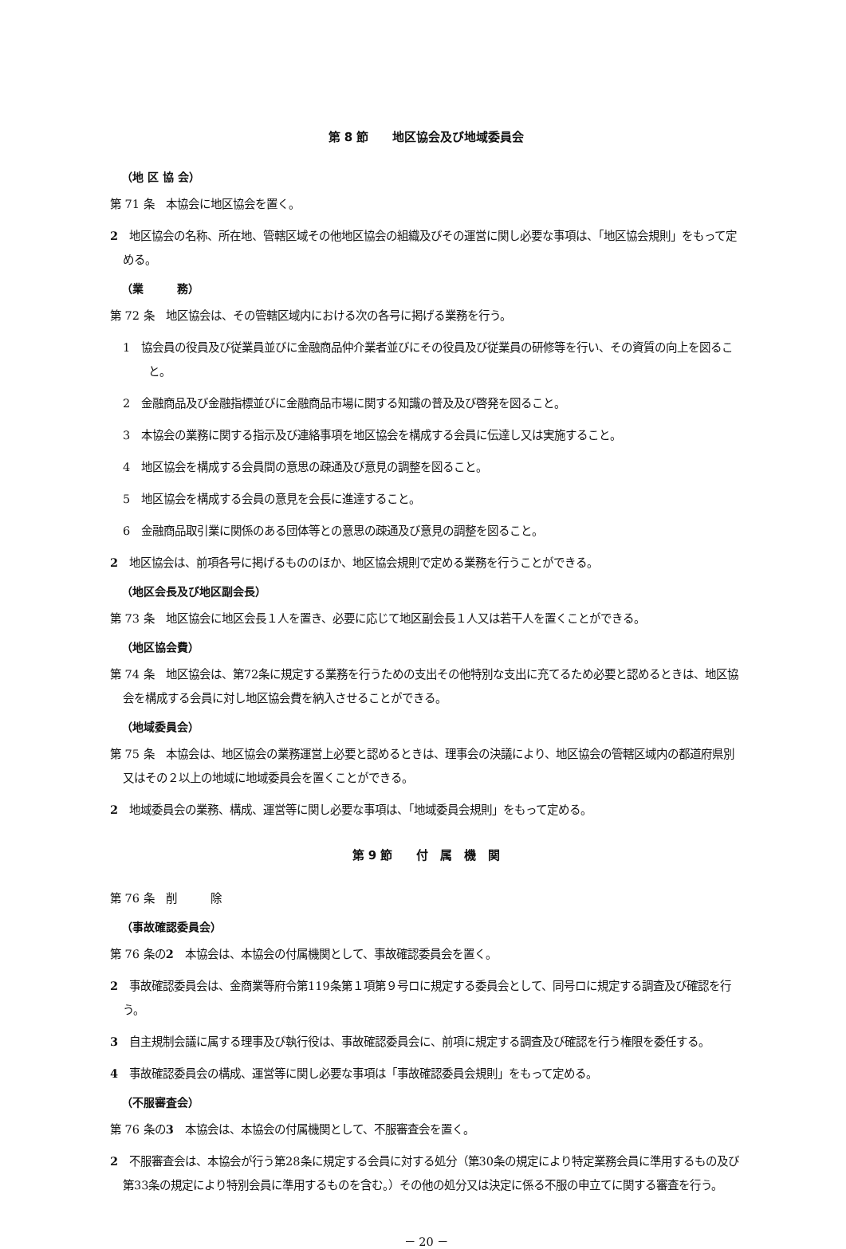第 8 節　　地区協会及び地域委員会
（地 区 協 会）
第 71 条　本協会に地区協会を置く。
2　地区協会の名称、所在地、管轄区域その他地区協会の組織及びその運営に関し必要な事項は、「地区協会規則」をもって定める。
（業　　　務）
第 72 条　地区協会は、その管轄区域内における次の各号に掲げる業務を行う。
1　協会員の役員及び従業員並びに金融商品仲介業者並びにその役員及び従業員の研修等を行い、その資質の向上を図ること。
2　金融商品及び金融指標並びに金融商品市場に関する知識の普及及び啓発を図ること。
3　本協会の業務に関する指示及び連絡事項を地区協会を構成する会員に伝達し又は実施すること。
4　地区協会を構成する会員間の意思の疎通及び意見の調整を図ること。
5　地区協会を構成する会員の意見を会長に進達すること。
6　金融商品取引業に関係のある団体等との意思の疎通及び意見の調整を図ること。
2　地区協会は、前項各号に掲げるもののほか、地区協会規則で定める業務を行うことができる。
（地区会長及び地区副会長）
第 73 条　地区協会に地区会長１人を置き、必要に応じて地区副会長１人又は若干人を置くことができる。
（地区協会費）
第 74 条　地区協会は、第72条に規定する業務を行うための支出その他特別な支出に充てるため必要と認めるときは、地区協会を構成する会員に対し地区協会費を納入させることができる。
（地域委員会）
第 75 条　本協会は、地区協会の業務運営上必要と認めるときは、理事会の決議により、地区協会の管轄区域内の都道府県別又はその２以上の地域に地域委員会を置くことができる。
2　地域委員会の業務、構成、運営等に関し必要な事項は、「地域委員会規則」をもって定める。
第 9 節　　付　属　機　関
第 76 条　削　　　除
（事故確認委員会）
第 76 条の2　本協会は、本協会の付属機関として、事故確認委員会を置く。
2　事故確認委員会は、金商業等府令第119条第１項第９号ロに規定する委員会として、同号ロに規定する調査及び確認を行う。
3　自主規制会議に属する理事及び執行役は、事故確認委員会に、前項に規定する調査及び確認を行う権限を委任する。
4　事故確認委員会の構成、運営等に関し必要な事項は「事故確認委員会規則」をもって定める。
（不服審査会）
第 76 条の3　本協会は、本協会の付属機関として、不服審査会を置く。
2　不服審査会は、本協会が行う第28条に規定する会員に対する処分（第30条の規定により特定業務会員に準用するもの及び第33条の規定により特別会員に準用するものを含む。）その他の処分又は決定に係る不服の申立てに関する審査を行う。
－ 20 －